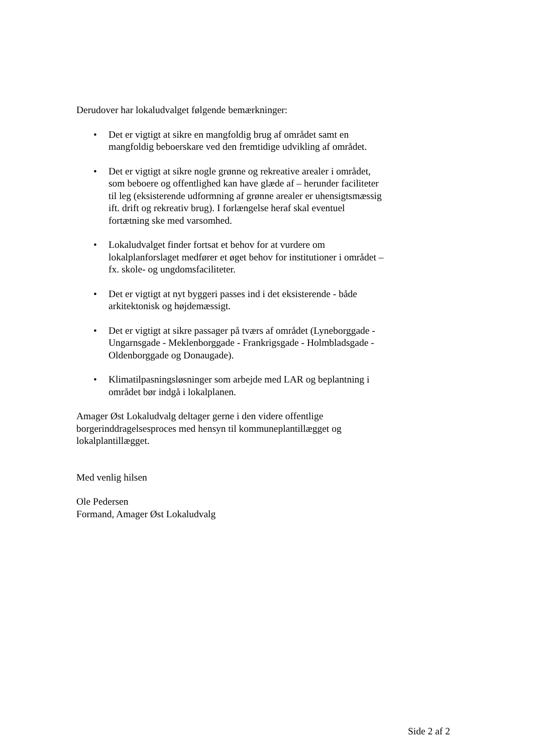Derudover har lokaludvalget følgende bemærkninger:
• Det er vigtigt at sikre en mangfoldig brug af området samt en mangfoldig beboerskare ved den fremtidige udvikling af området.
• Det er vigtigt at sikre nogle grønne og rekreative arealer i området, som beboere og offentlighed kan have glæde af – herunder faciliteter til leg (eksisterende udformning af grønne arealer er uhensigtsmæssig ift. drift og rekreativ brug). I forlængelse heraf skal eventuel fortætning ske med varsomhed.
• Lokaludvalget finder fortsat et behov for at vurdere om lokalplanforslaget medfører et øget behov for institutioner i området – fx. skole- og ungdomsfaciliteter.
• Det er vigtigt at nyt byggeri passes ind i det eksisterende - både arkitektonisk og højdemæssigt.
• Det er vigtigt at sikre passager på tværs af området (Lyneborggade - Ungarnsgade - Meklenborggade - Frankrigsgade - Holmbladsgade - Oldenborggade og Donaugade).
• Klimatilpasningsløsninger som arbejde med LAR og beplantning i området bør indgå i lokalplanen.
Amager Øst Lokaludvalg deltager gerne i den videre offentlige borgerinddragelsesproces med hensyn til kommuneplantillægget og lokalplantillægget.
Med venlig hilsen
Ole Pedersen
Formand, Amager Øst Lokaludvalg
Side 2 af 2